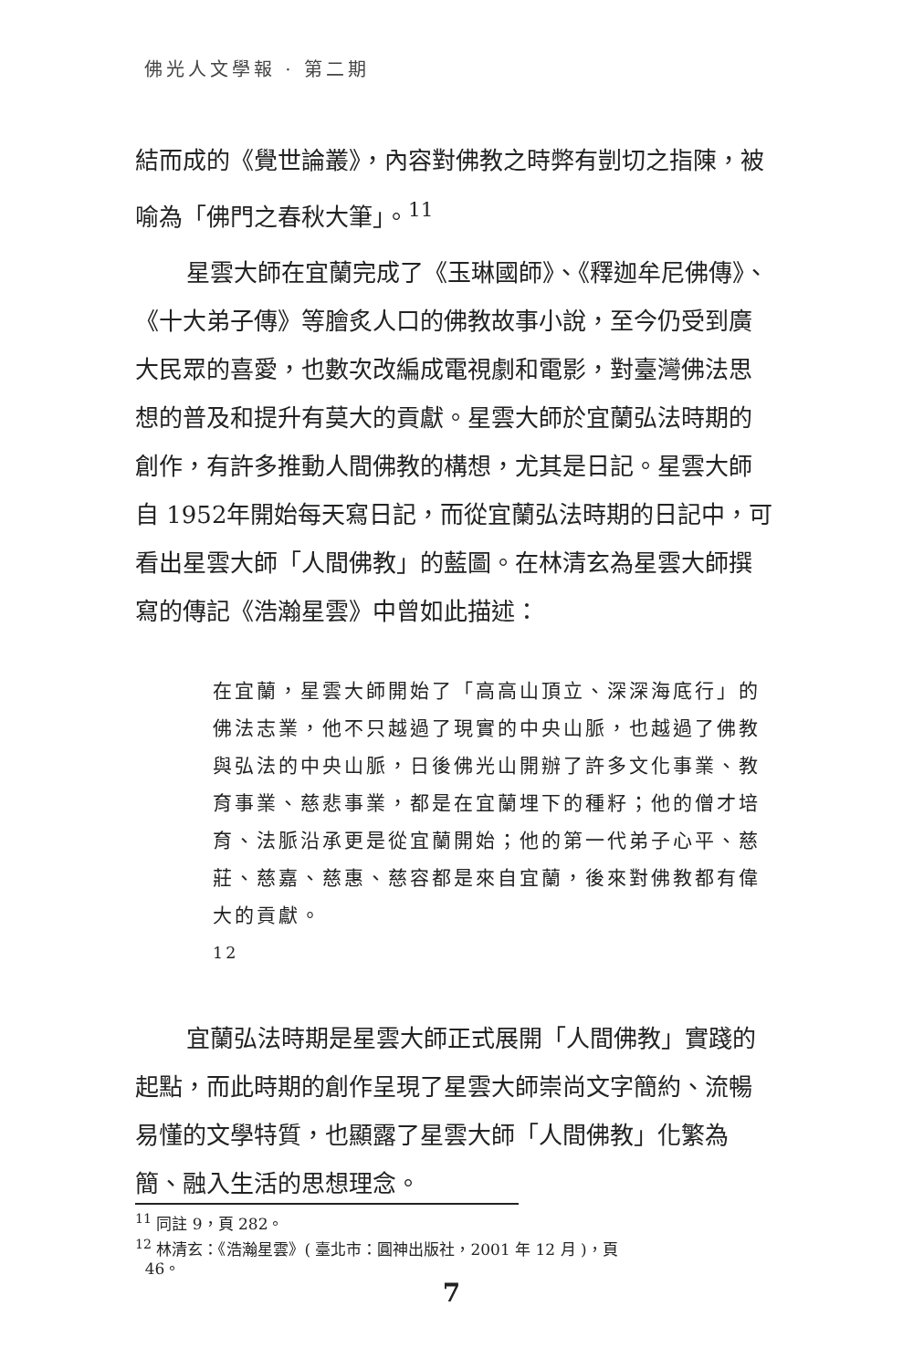佛光人文學報 · 第二期
結而成的《覺世論叢》，內容對佛教之時弊有剴切之指陳，被喻為「佛門之春秋大筆」。<sup>11</sup>
星雲大師在宜蘭完成了《玉琳國師》、《釋迦牟尼佛傳》、《十大弟子傳》等膾炙人口的佛教故事小說，至今仍受到廣大民眾的喜愛，也數次改編成電視劇和電影，對臺灣佛法思想的普及和提升有莫大的貢獻。星雲大師於宜蘭弘法時期的創作，有許多推動人間佛教的構想，尤其是日記。星雲大師自 1952年開始每天寫日記，而從宜蘭弘法時期的日記中，可看出星雲大師「人間佛教」的藍圖。在林清玄為星雲大師撰寫的傳記《浩瀚星雲》中曾如此描述：
在宜蘭，星雲大師開始了「高高山頂立、深深海底行」的佛法志業，他不只越過了現實的中央山脈，也越過了佛教與弘法的中央山脈，日後佛光山開辦了許多文化事業、教育事業、慈悲事業，都是在宜蘭埋下的種籽；他的僧才培育、法脈沿承更是從宜蘭開始；他的第一代弟子心平、慈莊、慈嘉、慈惠、慈容都是來自宜蘭，後來對佛教都有偉大的貢獻。
<sup>12</sup>
宜蘭弘法時期是星雲大師正式展開「人間佛教」實踐的起點，而此時期的創作呈現了星雲大師崇尚文字簡約、流暢易懂的文學特質，也顯露了星雲大師「人間佛教」化繁為簡、融入生活的思想理念。
<sup>11</sup> 同註 9，頁 282。
<sup>12</sup> 林清玄：《浩瀚星雲》( 臺北市：圓神出版社，2001 年 12 月 )，頁
46。
7